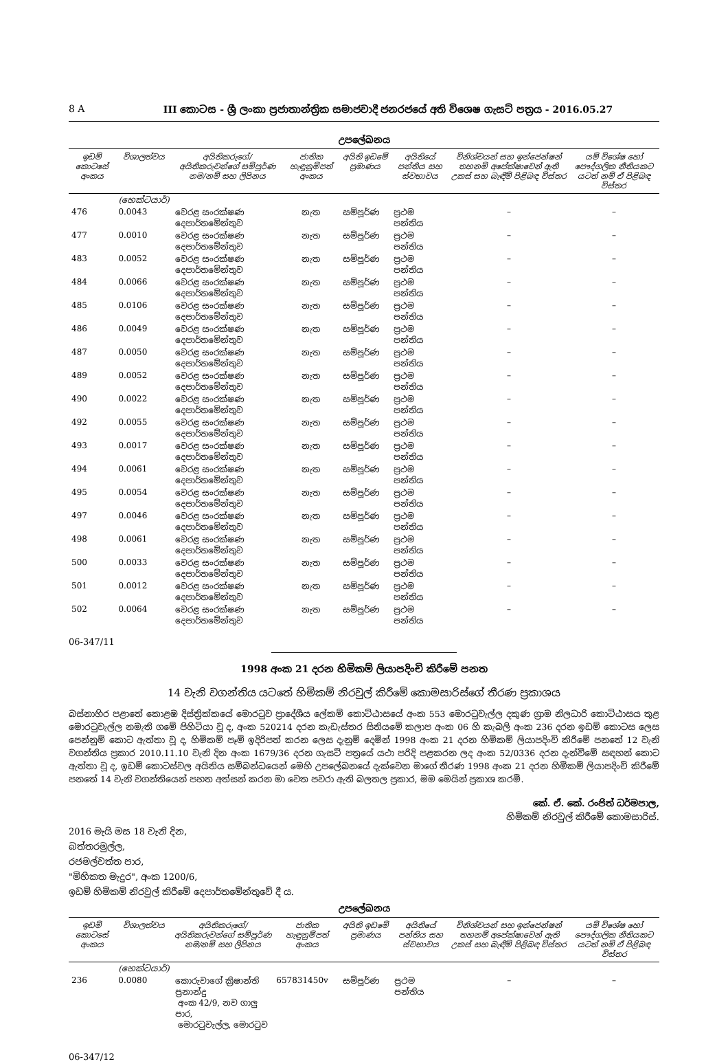8 A III කොටස - ශ්‍රී ලංකා ප්‍රජාතාන්ත්‍රික සමාජවාදී ජනරජයේ අති විශෙෂ ගැසට් පත්‍රය - 2016.05.27
උපලේඛනය
| ඉඩම් කොටසේ අංකය | විශාලත්වය | අයිතිකරුගේ/අයිතිකරුවන්ගේ සම්පූර්ණ නම/නම් සහ ලිපිනය | ජාතික හැඳුනුම්පත් අංකය | අයිති ඉඩමේ ප්‍රමාණය | අයිතියේ පන්තිය සහ ස්වභාවය | විනිශ්චයන් සහ ඉන්ජෙන්ෂන් තහනම් අපේක්ෂාවෙන් ඇති උකස් සහ බැඳීම් පිළිබඳ විස්තර | යම් විශේෂ හෝ පෞද්ගලික නීතියකට යටත් නම් ඒ පිළිබඳ විස්තර |
| --- | --- | --- | --- | --- | --- | --- | --- |
| | (හෙක්ටයාර්) | | | | | | |
| 476 | 0.0043 | වෙරළ සංරක්ෂණ දෙපාර්තමේන්තුව | නැත | සම්පූර්ණ | ප්‍රථම පන්තිය | – | – |
| 477 | 0.0010 | වෙරළ සංරක්ෂණ දෙපාර්තමේන්තුව | නැත | සම්පූර්ණ | ප්‍රථම පන්තිය | – | – |
| 483 | 0.0052 | වෙරළ සංරක්ෂණ දෙපාර්තමේන්තුව | නැත | සම්පූර්ණ | ප්‍රථම පන්තිය | – | – |
| 484 | 0.0066 | වෙරළ සංරක්ෂණ දෙපාර්තමේන්තුව | නැත | සම්පූර්ණ | ප්‍රථම පන්තිය | – | – |
| 485 | 0.0106 | වෙරළ සංරක්ෂණ දෙපාර්තමේන්තුව | නැත | සම්පූර්ණ | ප්‍රථම පන්තිය | – | – |
| 486 | 0.0049 | වෙරළ සංරක්ෂණ දෙපාර්තමේන්තුව | නැත | සම්පූර්ණ | ප්‍රථම පන්තිය | – | – |
| 487 | 0.0050 | වෙරළ සංරක්ෂණ දෙපාර්තමේන්තුව | නැත | සම්පූර්ණ | ප්‍රථම පන්තිය | – | – |
| 489 | 0.0052 | වෙරළ සංරක්ෂණ දෙපාර්තමේන්තුව | නැත | සම්පූර්ණ | ප්‍රථම පන්තිය | – | – |
| 490 | 0.0022 | වෙරළ සංරක්ෂණ දෙපාර්තමේන්තුව | නැත | සම්පූර්ණ | ප්‍රථම පන්තිය | – | – |
| 492 | 0.0055 | වෙරළ සංරක්ෂණ දෙපාර්තමේන්තුව | නැත | සම්පූර්ණ | ප්‍රථම පන්තිය | – | – |
| 493 | 0.0017 | වෙරළ සංරක්ෂණ දෙපාර්තමේන්තුව | නැත | සම්පූර්ණ | ප්‍රථම පන්තිය | – | – |
| 494 | 0.0061 | වෙරළ සංරක්ෂණ දෙපාර්තමේන්තුව | නැත | සම්පූර්ණ | ප්‍රථම පන්තිය | – | – |
| 495 | 0.0054 | වෙරළ සංරක්ෂණ දෙපාර්තමේන්තුව | නැත | සම්පූර්ණ | ප්‍රථම පන්තිය | – | – |
| 497 | 0.0046 | වෙරළ සංරක්ෂණ දෙපාර්තමේන්තුව | නැත | සම්පූර්ණ | ප්‍රථම පන්තිය | – | – |
| 498 | 0.0061 | වෙරළ සංරක්ෂණ දෙපාර්තමේන්තුව | නැත | සම්පූර්ණ | ප්‍රථම පන්තිය | – | – |
| 500 | 0.0033 | වෙරළ සංරක්ෂණ දෙපාර්තමේන්තුව | නැත | සම්පූර්ණ | ප්‍රථම පන්තිය | – | – |
| 501 | 0.0012 | වෙරළ සංරක්ෂණ දෙපාර්තමේන්තුව | නැත | සම්පූර්ණ | ප්‍රථම පන්තිය | – | – |
| 502 | 0.0064 | වෙරළ සංරක්ෂණ දෙපාර්තමේන්තුව | නැත | සම්පූර්ණ | ප්‍රථම පන්තිය | – | – |
06-347/11
1998 අංක 21 දරන හිමිකම් ලියාපදිංචි කිරීමේ පනත
14 වැනි වගන්තිය යටතේ හිමිකම් නිරවුල් කිරීමේ කොමසාරිස්ගේ තීරණ ප්‍රකාශය
බස්නාහිර පළාතේ කොළඹ දිස්ත්‍රික්කයේ මොරටුව ප්‍රාදේශීය ලේකම් කොට්ඨාසයේ අංක 553 මොරටුවැල්ල දකුණ ග්‍රාම නිලධාරි කොට්ඨාසය තුළ මොරටුවැල්ල නමැති ගමේ පිහිටියා වූ ද, අංක 520214 දරන කැඩැස්තර සිතියමේ කලාප අංක 06 හි කැබලි අංක 236 දරන ඉඩම් කොටස ලෙස පෙන්නුම් කොට ඇත්තා වූ ද, හිමිකම් පෑම් ඉදිරිපත් කරන ලෙස දැනුම් දෙමින් 1998 අංක 21 දරන හිමිකම් ලියාපදිංචි කිරීමේ පනතේ 12 වැනි වගන්තිය ප්‍රකාර 2010.11.10 වැනි දින අංක 1679/36 දරන ගැසට් පත්‍රයේ යථා පරිදි පළකරන ලද අංක 52/0336 දරන දැන්වීමේ සඳහන් කොට ඇත්තා වූ ද, ඉඩම් කොටස්වල අයිතිය සම්බන්ධයෙන් මෙහි උපලේඛනයේ දැක්වෙන මාගේ තීරණ 1998 අංක 21 දරන හිමිකම් ලියාපදිංචි කිරීමේ පනතේ 14 වැනි වගන්තියෙන් පහත අත්සන් කරන මා වෙත පවරා ඇති බලතල ප්‍රකාර, මම මෙයින් ප්‍රකාශ කරමි.
කේ. ඒ. කේ. රංජිත් ධර්මපාල,
හිමිකම් නිරවුල් කිරීමේ කොමසාරිස්.
2016 මැයි මස 18 වැනි දින,
බත්තරමුල්ල,
රජමල්වත්ත පාර,
"මිහිකත මැදුර", අංක 1200/6,
ඉඩම් හිමිකම් නිරවුල් කිරීමේ දෙපාර්තමේන්තුවේ දී ය.
උපලේඛනය
| ඉඩම් කොටසේ අංකය | විශාලත්වය | අයිතිකරුගේ/අයිතිකරුවන්ගේ සම්පූර්ණ නම/නම් සහ ලිපිනය | ජාතික හැඳුනුම්පත් අංකය | අයිති ඉඩමේ ප්‍රමාණය | අයිතියේ පන්තිය සහ ස්වභාවය | විනිශ්චයන් සහ ඉන්ජෙන්ෂන් තහනම් අපේක්ෂාවෙන් ඇති උකස් සහ බැඳීම් පිළිබඳ විස්තර | යම් විශේෂ හෝ පෞද්ගලික නීතියකට යටත් නම් ඒ පිළිබඳ විස්තර |
| --- | --- | --- | --- | --- | --- | --- | --- |
| | (හෙක්ටයාර්) | | | | | | |
| 236 | 0.0080 | කොරුවාගේ ක්‍රිෂාන්ති ප්‍රනාන්දු අංක 42/9, නව ගාලු පාර, මොරටුවැල්ල, මොරටුව | 657831450v | සම්පූර්ණ | ප්‍රථම පන්තිය | – | – |
06-347/12